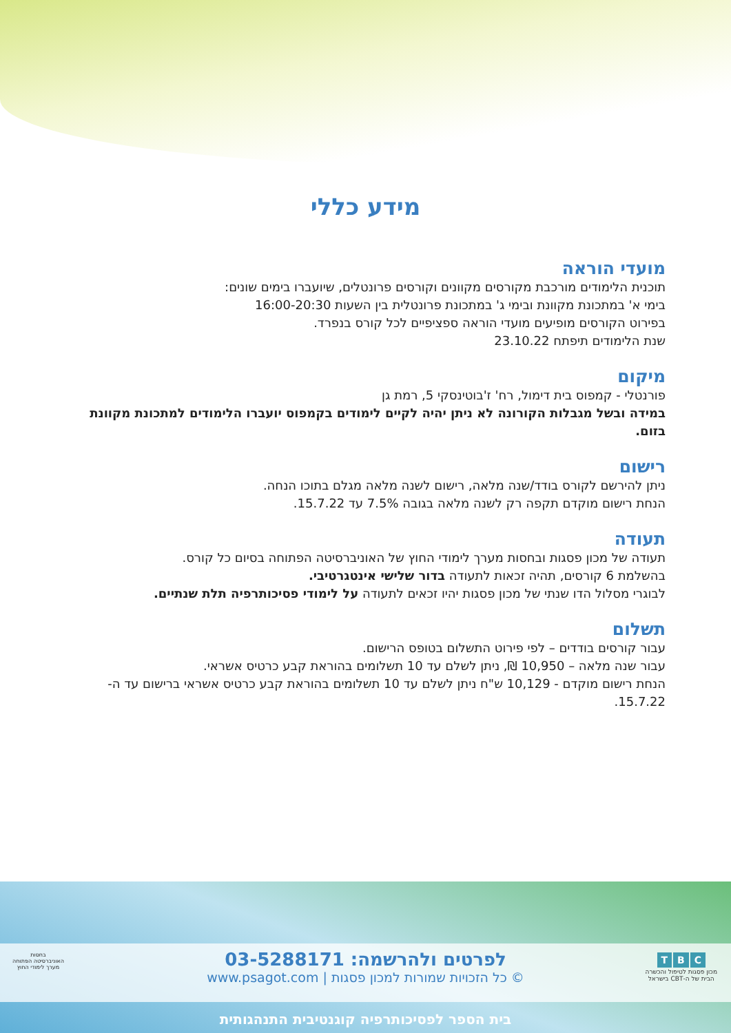מידע כללי
מועדי הוראה
תוכנית הלימודים מורכבת מקורסים מקוונים וקורסים פרונטלים, שיועברו בימים שונים:
בימי א' במתכונת מקוונת ובימי ג' במתכונת פרונטלית בין השעות 16:00-20:30
בפירוט הקורסים מופיעים מועדי הוראה ספציפיים לכל קורס בנפרד.
שנת הלימודים תיפתח 23.10.22
מיקום
פורנטלי - קמפוס בית דימול, רח' ז'בוטינסקי 5, רמת גן
במידה ובשל מגבלות הקורונה לא ניתן יהיה לקיים לימודים בקמפוס יועברו הלימודים למתכונת מקוונת בזום.
רישום
ניתן להירשם לקורס בודד/שנה מלאה, רישום לשנה מלאה מגלם בתוכו הנחה.
הנחת רישום מוקדם תקפה רק לשנה מלאה בגובה 7.5% עד 15.7.22.
תעודה
תעודה של מכון פסגות ובחסות מערך לימודי החוץ של האוניברסיטה הפתוחה בסיום כל קורס.
בהשלמת 6 קורסים, תהיה זכאות לתעודה בדור שלישי אינטגרטיבי.
לבוגרי מסלול הדו שנתי של מכון פסגות יהיו זכאים לתעודה על לימודי פסיכותרפיה תלת שנתיים.
תשלום
עבור קורסים בודדים – לפי פירוט התשלום בטופס הרישום.
עבור שנה מלאה – 10,950 ₪, ניתן לשלם עד 10 תשלומים בהוראת קבע כרטיס אשראי.
הנחת רישום מוקדם - 10,129 ש"ח ניתן לשלם עד 10 תשלומים בהוראת קבע כרטיס אשראי ברישום עד ה- 15.7.22.
C B T
מכון פסגות לטיפול והכשרה
הבית של ה-CBT בישראל
לפרטים ולהרשמה: 03-5288171
© כל הזכויות שמורות למכון פסגות | www.psagot.com
בחסות
האוניברסיטה הפתוחה
מערך לימודי החוץ
בית הספר לפסיכותרפיה קוגנטיבית התנהגותית